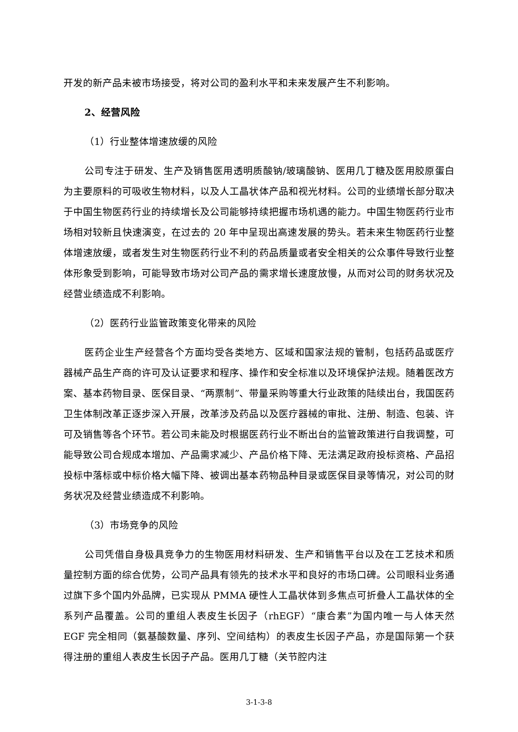开发的新产品未被市场接受，将对公司的盈利水平和未来发展产生不利影响。
2、经营风险
（1）行业整体增速放缓的风险
公司专注于研发、生产及销售医用透明质酸钠/玻璃酸钠、医用几丁糖及医用胶原蛋白为主要原料的可吸收生物材料，以及人工晶状体产品和视光材料。公司的业绩增长部分取决于中国生物医药行业的持续增长及公司能够持续把握市场机遇的能力。中国生物医药行业市场相对较新且快速演变，在过去的 20 年中呈现出高速发展的势头。若未来生物医药行业整体增速放缓，或者发生对生物医药行业不利的药品质量或者安全相关的公众事件导致行业整体形象受到影响，可能导致市场对公司产品的需求增长速度放慢，从而对公司的财务状况及经营业绩造成不利影响。
（2）医药行业监管政策变化带来的风险
医药企业生产经营各个方面均受各类地方、区域和国家法规的管制，包括药品或医疗器械产品生产商的许可及认证要求和程序、操作和安全标准以及环境保护法规。随着医改方案、基本药物目录、医保目录、“两票制”、带量采购等重大行业政策的陆续出台，我国医药卫生体制改革正逐步深入开展，改革涉及药品以及医疗器械的审批、注册、制造、包装、许可及销售等各个环节。若公司未能及时根据医药行业不断出台的监管政策进行自我调整，可能导致公司合规成本增加、产品需求减少、产品价格下降、无法满足政府投标资格、产品招投标中落标或中标价格大幅下降、被调出基本药物品种目录或医保目录等情况，对公司的财务状况及经营业绩造成不利影响。
（3）市场竞争的风险
公司凭借自身极具竞争力的生物医用材料研发、生产和销售平台以及在工艺技术和质量控制方面的综合优势，公司产品具有领先的技术水平和良好的市场口碑。公司眼科业务通过旗下多个国内外品牌，已实现从 PMMA 硬性人工晶状体到多焦点可折叠人工晶状体的全系列产品覆盖。公司的重组人表皮生长因子（rhEGF）“康合素”为国内唯一与人体天然 EGF 完全相同（氨基酸数量、序列、空间结构）的表皮生长因子产品，亦是国际第一个获得注册的重组人表皮生长因子产品。医用几丁糖（关节腔内注
3-1-3-8